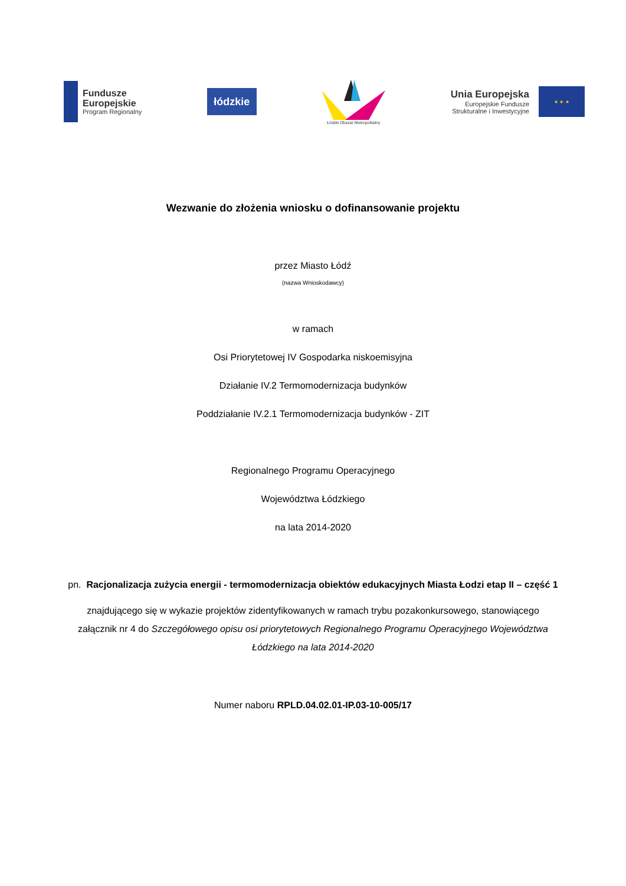Fundusze
Europejskie
Program Regionalny
łódzkie
Łódzki Obszar Metropolitalny
Unia Europejska
Europejskie Fundusze
Strukturalne i Inwestycyjne
★ ★ ★
Wezwanie do złożenia wniosku o dofinansowanie projektu
przez Miasto Łódź
(nazwa Wnioskodawcy)
w ramach
Osi Priorytetowej IV Gospodarka niskoemisyjna
Działanie IV.2 Termomodernizacja budynków
Poddziałanie IV.2.1 Termomodernizacja budynków - ZIT
Regionalnego Programu Operacyjnego
Województwa Łódzkiego
na lata 2014-2020
pn. Racjonalizacja zużycia energii - termomodernizacja obiektów edukacyjnych Miasta Łodzi etap II – część 1
znajdującego się w wykazie projektów zidentyfikowanych w ramach trybu pozakonkursowego, stanowiącego załącznik nr 4 do Szczegółowego opisu osi priorytetowych Regionalnego Programu Operacyjnego Województwa Łódzkiego na lata 2014-2020
Numer naboru RPLD.04.02.01-IP.03-10-005/17